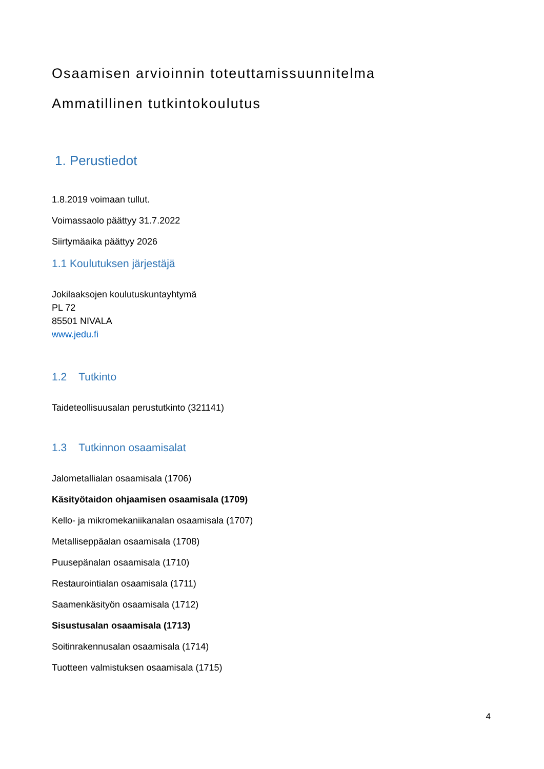Osaamisen arvioinnin toteuttamissuunnitelma
Ammatillinen tutkintokoulutus
1. Perustiedot
1.8.2019 voimaan tullut.
Voimassaolo päättyy 31.7.2022
Siirtymäaika päättyy 2026
1.1 Koulutuksen järjestäjä
Jokilaaksojen koulutuskuntayhtymä
PL 72
85501 NIVALA
www.jedu.fi
1.2 Tutkinto
Taideteollisuusalan perustutkinto (321141)
1.3 Tutkinnon osaamisalat
Jalometallialan osaamisala (1706)
Käsityötaidon ohjaamisen osaamisala (1709)
Kello- ja mikromekaniikanalan osaamisala (1707)
Metalliseppäalan osaamisala (1708)
Puusepänalan osaamisala (1710)
Restaurointialan osaamisala (1711)
Saamenkäsityön osaamisala (1712)
Sisustusalan osaamisala (1713)
Soitinrakennusalan osaamisala (1714)
Tuotteen valmistuksen osaamisala (1715)
4